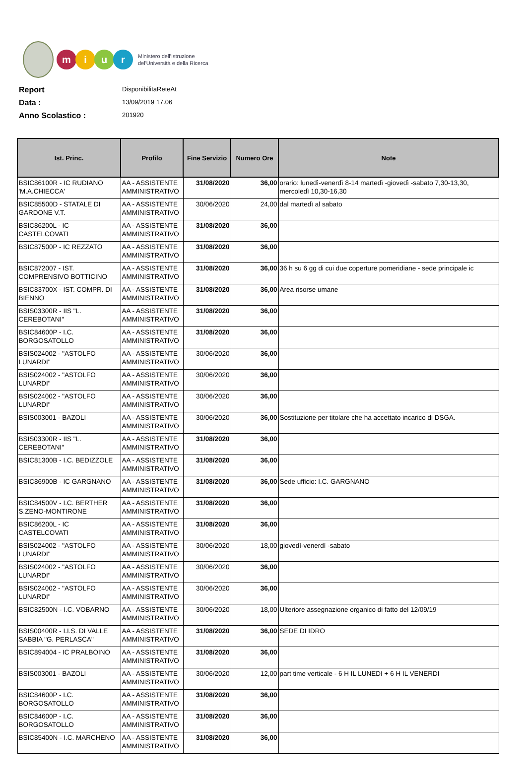m i u r
Ministero dell'Istruzione
del'Università e della Ricerca
Report DisponibilitaReteAt
Data : 13/09/2019 17.06
Anno Scolastico : 201920
| Ist. Princ. | Profilo | Fine Servizio | Numero Ore | Note |
| --- | --- | --- | --- | --- |
| BSIC86100R - IC RUDIANO 'M.A.CHIECCA' | AA - ASSISTENTE AMMINISTRATIVO | 31/08/2020 | 36,00 | orario: lunedì-venerdì 8-14 martedì -giovedì -sabato 7,30-13,30, mercoledì 10,30-16,30 |
| BSIC85500D - STATALE DI GARDONE V.T. | AA - ASSISTENTE AMMINISTRATIVO | 30/06/2020 | 24,00 | dal martedì al sabato |
| BSIC86200L - IC CASTELCOVATI | AA - ASSISTENTE AMMINISTRATIVO | 31/08/2020 | 36,00 | |
| BSIC87500P - IC REZZATO | AA - ASSISTENTE AMMINISTRATIVO | 31/08/2020 | 36,00 | |
| BSIC872007 - IST. COMPRENSIVO BOTTICINO | AA - ASSISTENTE AMMINISTRATIVO | 31/08/2020 | 36,00 | 36 h su 6 gg di cui due coperture pomeridiane - sede principale ic |
| BSIC83700X - IST. COMPR. DI BIENNO | AA - ASSISTENTE AMMINISTRATIVO | 31/08/2020 | 36,00 | Area risorse umane |
| BSIS03300R - IIS "L. CEREBOTANI" | AA - ASSISTENTE AMMINISTRATIVO | 31/08/2020 | 36,00 | |
| BSIC84600P - I.C. BORGOSATOLLO | AA - ASSISTENTE AMMINISTRATIVO | 31/08/2020 | 36,00 | |
| BSIS024002 - "ASTOLFO LUNARDI" | AA - ASSISTENTE AMMINISTRATIVO | 30/06/2020 | 36,00 | |
| BSIS024002 - "ASTOLFO LUNARDI" | AA - ASSISTENTE AMMINISTRATIVO | 30/06/2020 | 36,00 | |
| BSIS024002 - "ASTOLFO LUNARDI" | AA - ASSISTENTE AMMINISTRATIVO | 30/06/2020 | 36,00 | |
| BSIS003001 - BAZOLI | AA - ASSISTENTE AMMINISTRATIVO | 30/06/2020 | 36,00 | Sostituzione per titolare che ha accettato incarico di DSGA. |
| BSIS03300R - IIS "L. CEREBOTANI" | AA - ASSISTENTE AMMINISTRATIVO | 31/08/2020 | 36,00 | |
| BSIC81300B - I.C. BEDIZZOLE | AA - ASSISTENTE AMMINISTRATIVO | 31/08/2020 | 36,00 | |
| BSIC86900B - IC GARGNANO | AA - ASSISTENTE AMMINISTRATIVO | 31/08/2020 | 36,00 | Sede ufficio: I.C. GARGNANO |
| BSIC84500V - I.C. BERTHER S.ZENO-MONTIRONE | AA - ASSISTENTE AMMINISTRATIVO | 31/08/2020 | 36,00 | |
| BSIC86200L - IC CASTELCOVATI | AA - ASSISTENTE AMMINISTRATIVO | 31/08/2020 | 36,00 | |
| BSIS024002 - "ASTOLFO LUNARDI" | AA - ASSISTENTE AMMINISTRATIVO | 30/06/2020 | 18,00 | giovedì-venerdì -sabato |
| BSIS024002 - "ASTOLFO LUNARDI" | AA - ASSISTENTE AMMINISTRATIVO | 30/06/2020 | 36,00 | |
| BSIS024002 - "ASTOLFO LUNARDI" | AA - ASSISTENTE AMMINISTRATIVO | 30/06/2020 | 36,00 | |
| BSIC82500N - I.C. VOBARNO | AA - ASSISTENTE AMMINISTRATIVO | 30/06/2020 | 18,00 | Ulteriore assegnazione organico di fatto del 12/09/19 |
| BSIS00400R - I.I.S. DI VALLE SABBIA "G. PERLASCA" | AA - ASSISTENTE AMMINISTRATIVO | 31/08/2020 | 36,00 | SEDE DI IDRO |
| BSIC894004 - IC PRALBOINO | AA - ASSISTENTE AMMINISTRATIVO | 31/08/2020 | 36,00 | |
| BSIS003001 - BAZOLI | AA - ASSISTENTE AMMINISTRATIVO | 30/06/2020 | 12,00 | part time verticale - 6 H IL LUNEDI + 6 H IL VENERDI |
| BSIC84600P - I.C. BORGOSATOLLO | AA - ASSISTENTE AMMINISTRATIVO | 31/08/2020 | 36,00 | |
| BSIC84600P - I.C. BORGOSATOLLO | AA - ASSISTENTE AMMINISTRATIVO | 31/08/2020 | 36,00 | |
| BSIC85400N - I.C. MARCHENO | AA - ASSISTENTE AMMINISTRATIVO | 31/08/2020 | 36,00 | |